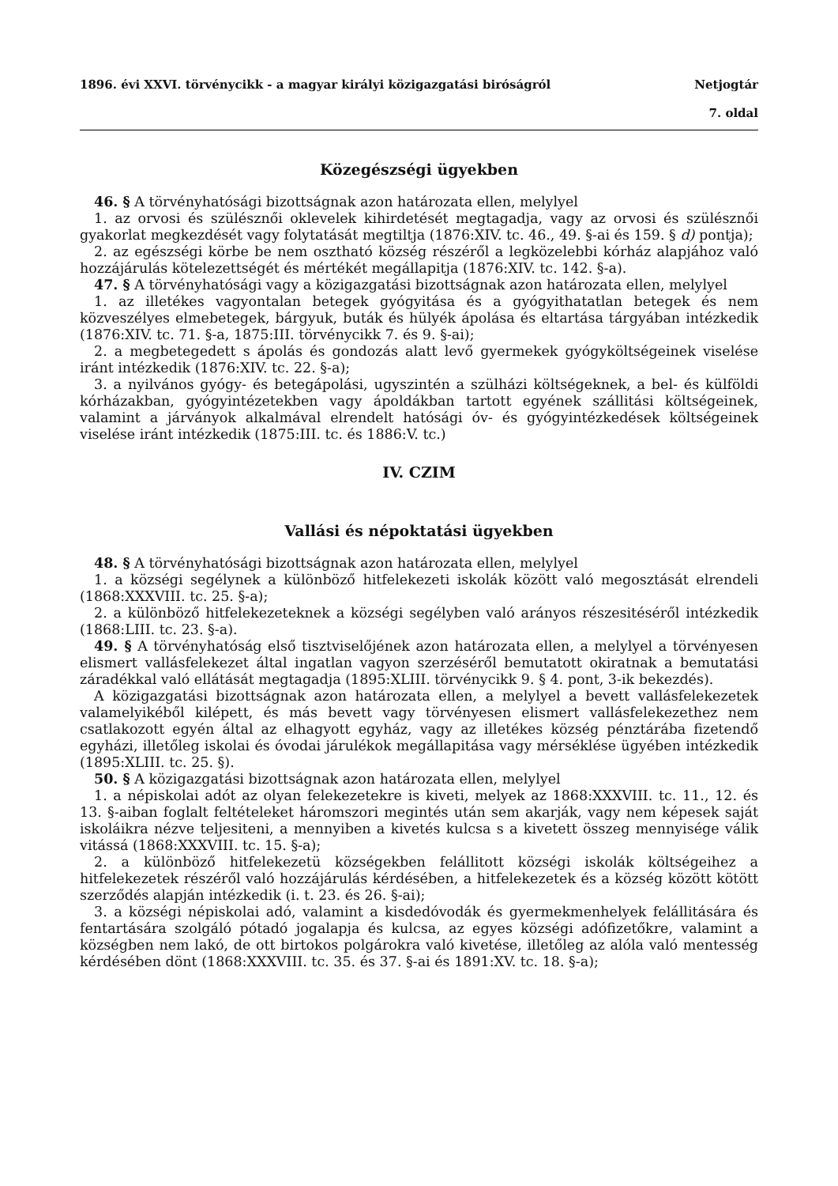1896. évi XXVI. törvénycikk - a magyar királyi közigazgatási biróságról Netjogtár
7. oldal
Közegészségi ügyekben
46. § A törvényhatósági bizottságnak azon határozata ellen, melylyel
1. az orvosi és szülésznői oklevelek kihirdetését megtagadja, vagy az orvosi és szülésznői gyakorlat megkezdését vagy folytatását megtiltja (1876:XIV. tc. 46., 49. §-ai és 159. § d) pontja);
2. az egészségi körbe be nem osztható község részéről a legközelebbi kórház alapjához való hozzájárulás kötelezettségét és mértékét megállapitja (1876:XIV. tc. 142. §-a).
47. § A törvényhatósági vagy a közigazgatási bizottságnak azon határozata ellen, melylyel
1. az illetékes vagyontalan betegek gyógyitása és a gyógyithatatlan betegek és nem közveszélyes elmebetegek, bárgyuk, buták és hülyék ápolása és eltartása tárgyában intézkedik (1876:XIV. tc. 71. §-a, 1875:III. törvénycikk 7. és 9. §-ai);
2. a megbetegedett s ápolás és gondozás alatt levő gyermekek gyógyköltségeinek viselése iránt intézkedik (1876:XIV. tc. 22. §-a);
3. a nyilvános gyógy- és betegápolási, ugyszintén a szülházi költségeknek, a bel- és külföldi kórházakban, gyógyintézetekben vagy ápoldákban tartott egyének szállitási költségeinek, valamint a járványok alkalmával elrendelt hatósági óv- és gyógyintézkedések költségeinek viselése iránt intézkedik (1875:III. tc. és 1886:V. tc.)
IV. CZIM
Vallási és népoktatási ügyekben
48. § A törvényhatósági bizottságnak azon határozata ellen, melylyel
1. a községi segélynek a különböző hitfelekezeti iskolák között való megosztását elrendeli (1868:XXXVIII. tc. 25. §-a);
2. a különböző hitfelekezeteknek a községi segélyben való arányos részesitéséről intézkedik (1868:LIII. tc. 23. §-a).
49. § A törvényhatóság első tisztviselőjének azon határozata ellen, a melylyel a törvényesen elismert vallásfelekezet által ingatlan vagyon szerzéséről bemutatott okiratnak a bemutatási záradékkal való ellátását megtagadja (1895:XLIII. törvénycikk 9. § 4. pont, 3-ik bekezdés).
A közigazgatási bizottságnak azon határozata ellen, a melylyel a bevett vallásfelekezetek valamelyikéből kilépett, és más bevett vagy törvényesen elismert vallásfelekezethez nem csatlakozott egyén által az elhagyott egyház, vagy az illetékes község pénztárába fizetendő egyházi, illetőleg iskolai és óvodai járulékok megállapitása vagy mérséklése ügyében intézkedik (1895:XLIII. tc. 25. §).
50. § A közigazgatási bizottságnak azon határozata ellen, melylyel
1. a népiskolai adót az olyan felekezetekre is kiveti, melyek az 1868:XXXVIII. tc. 11., 12. és 13. §-aiban foglalt feltételeket háromszori megintés után sem akarják, vagy nem képesek saját iskoláikra nézve teljesiteni, a mennyiben a kivetés kulcsa s a kivetett összeg mennyisége válik vitássá (1868:XXXVIII. tc. 15. §-a);
2. a különböző hitfelekezetü községekben felállitott községi iskolák költségeihez a hitfelekezetek részéről való hozzájárulás kérdésében, a hitfelekezetek és a község között kötött szerződés alapján intézkedik (i. t. 23. és 26. §-ai);
3. a községi népiskolai adó, valamint a kisdedóvodák és gyermekmenhelyek felállitására és fentartására szolgáló pótadó jogalapja és kulcsa, az egyes községi adófizetőkre, valamint a községben nem lakó, de ott birtokos polgárokra való kivetése, illetőleg az alóla való mentesség kérdésében dönt (1868:XXXVIII. tc. 35. és 37. §-ai és 1891:XV. tc. 18. §-a);